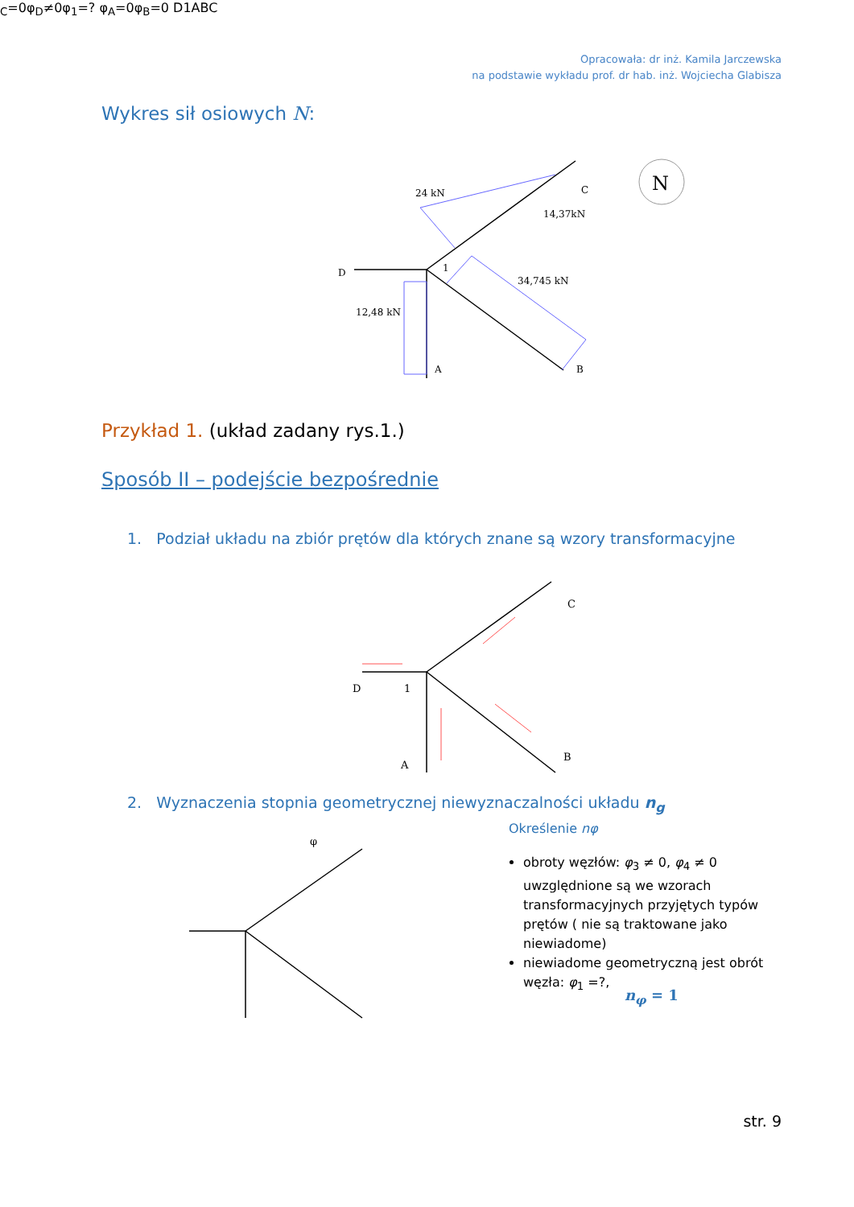Opracowała: dr inż. Kamila Jarczewska
na podstawie wykładu prof. dr hab. inż. Wojciecha Glabisza
Wykres sił osiowych N:
24 kN
14,37kN
34,745 kN
12,48 kN
D
1
A
B
C
N
Przykład 1. (układ zadany rys.1.)
Sposób II – podejście bezpośrednie
1. Podział układu na zbiór prętów dla których znane są wzory transformacyjne
D
1
A
B
C
2. Wyznaczenia stopnia geometrycznej niewyznaczalności układu n<sub>g</sub>
φC=0
φD≠0
φ1=?
φA=0
φB=0
D
1
A
B
C
Określenie nφ
obroty węzłów: φ<sub>3</sub> ≠ 0, φ<sub>4</sub> ≠ 0 uwzględnione są we wzorach transformacyjnych przyjętych typów prętów ( nie są traktowane jako niewiadome)
niewiadome geometryczną jest obrót węzła: φ<sub>1</sub> =?,
n<sub>φ</sub> = 1
str. 9